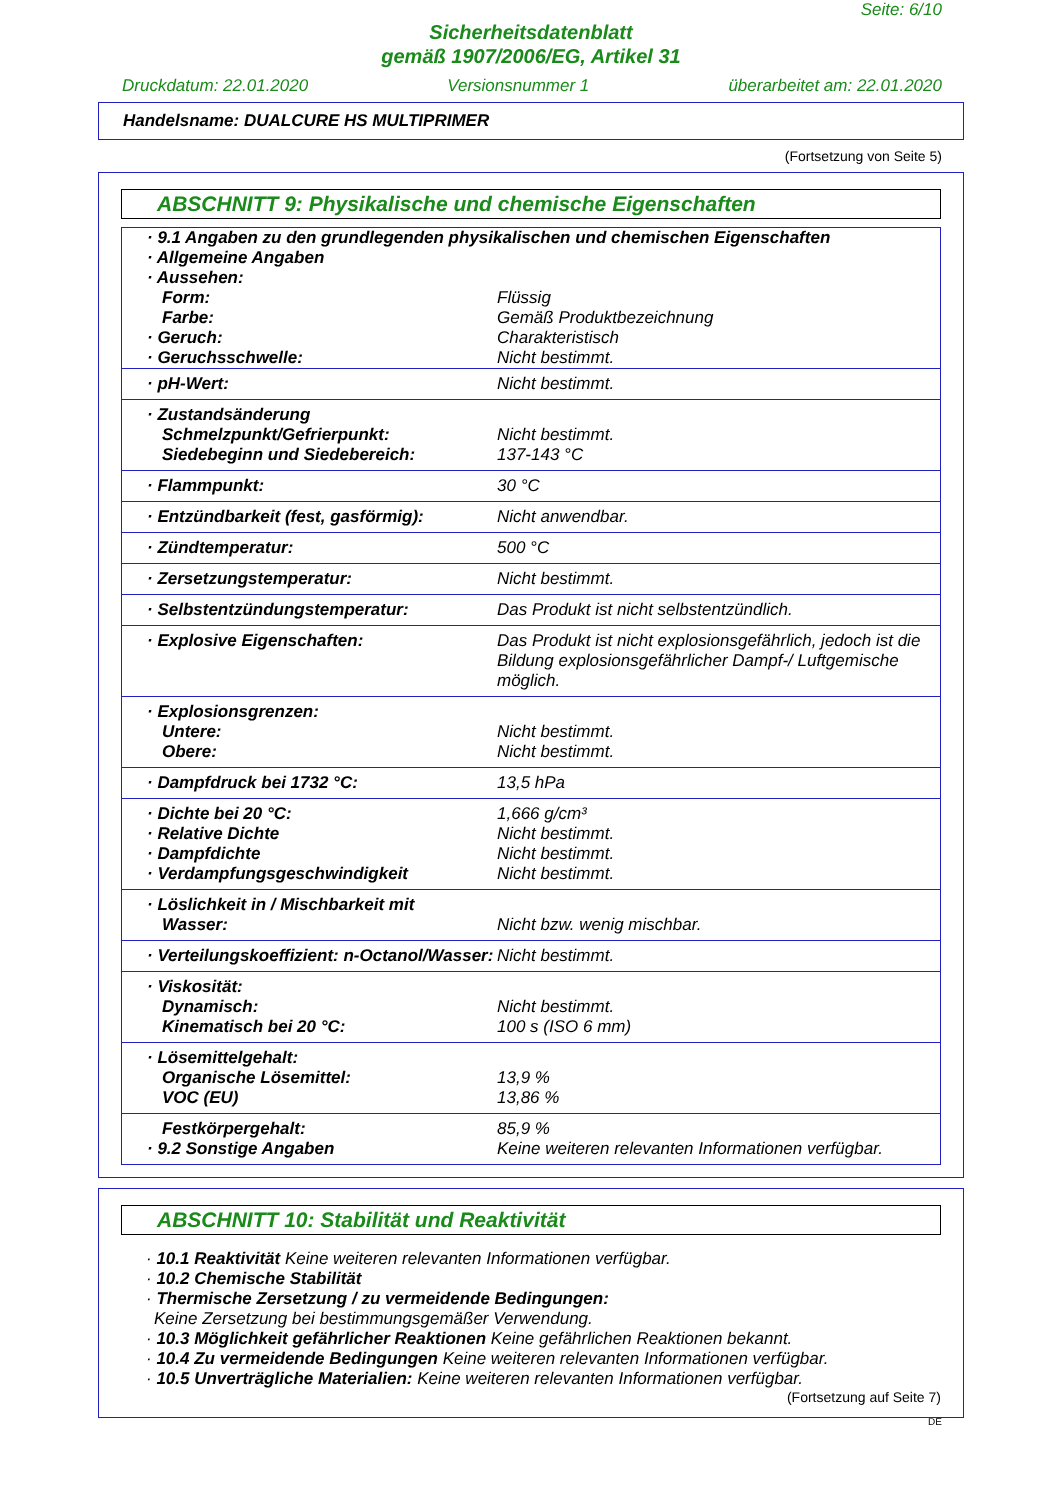Seite: 6/10
Sicherheitsdatenblatt
gemäß 1907/2006/EG, Artikel 31
Druckdatum: 22.01.2020 Versionsnummer 1 überarbeitet am: 22.01.2020
Handelsname: DUALCURE HS MULTIPRIMER
(Fortsetzung von Seite 5)
ABSCHNITT 9: Physikalische und chemische Eigenschaften
| · 9.1 Angaben zu den grundlegenden physikalischen und chemischen Eigenschaften · Allgemeine Angaben · Aussehen: | |
| Form: | Flüssig |
| Farbe: | Gemäß Produktbezeichnung |
| · Geruch: | Charakteristisch |
| · Geruchsschwelle: | Nicht bestimmt. |
| · pH-Wert: | Nicht bestimmt. |
| · Zustandsänderung Schmelzpunkt/Gefrierpunkt: Siedebeginn und Siedebereich: | Nicht bestimmt. 137-143 °C |
| · Flammpunkt: | 30 °C |
| · Entzündbarkeit (fest, gasförmig): | Nicht anwendbar. |
| · Zündtemperatur: | 500 °C |
| · Zersetzungstemperatur: | Nicht bestimmt. |
| · Selbstentzündungstemperatur: | Das Produkt ist nicht selbstentzündlich. |
| · Explosive Eigenschaften: | Das Produkt ist nicht explosionsgefährlich, jedoch ist die Bildung explosionsgefährlicher Dampf-/ Luftgemische möglich. |
| · Explosionsgrenzen: Untere: Obere: | Nicht bestimmt. Nicht bestimmt. |
| · Dampfdruck bei 1732 °C: | 13,5 hPa |
| · Dichte bei 20 °C: · Relative Dichte · Dampfdichte · Verdampfungsgeschwindigkeit | 1,666 g/cm³ Nicht bestimmt. Nicht bestimmt. Nicht bestimmt. |
| · Löslichkeit in / Mischbarkeit mit Wasser: | Nicht bzw. wenig mischbar. |
| · Verteilungskoeffizient: n-Octanol/Wasser: | Nicht bestimmt. |
| · Viskosität: Dynamisch: Kinematisch bei 20 °C: | Nicht bestimmt. 100 s (ISO 6 mm) |
| · Lösemittelgehalt: Organische Lösemittel: VOC (EU) | 13,9 % 13,86 % |
| Festkörpergehalt: · 9.2 Sonstige Angaben | 85,9 % Keine weiteren relevanten Informationen verfügbar. |
ABSCHNITT 10: Stabilität und Reaktivität
· 10.1 Reaktivität Keine weiteren relevanten Informationen verfügbar.
· 10.2 Chemische Stabilität
· Thermische Zersetzung / zu vermeidende Bedingungen:
Keine Zersetzung bei bestimmungsgemäßer Verwendung.
· 10.3 Möglichkeit gefährlicher Reaktionen Keine gefährlichen Reaktionen bekannt.
· 10.4 Zu vermeidende Bedingungen Keine weiteren relevanten Informationen verfügbar.
· 10.5 Unverträgliche Materialien: Keine weiteren relevanten Informationen verfügbar.
(Fortsetzung auf Seite 7)
DE